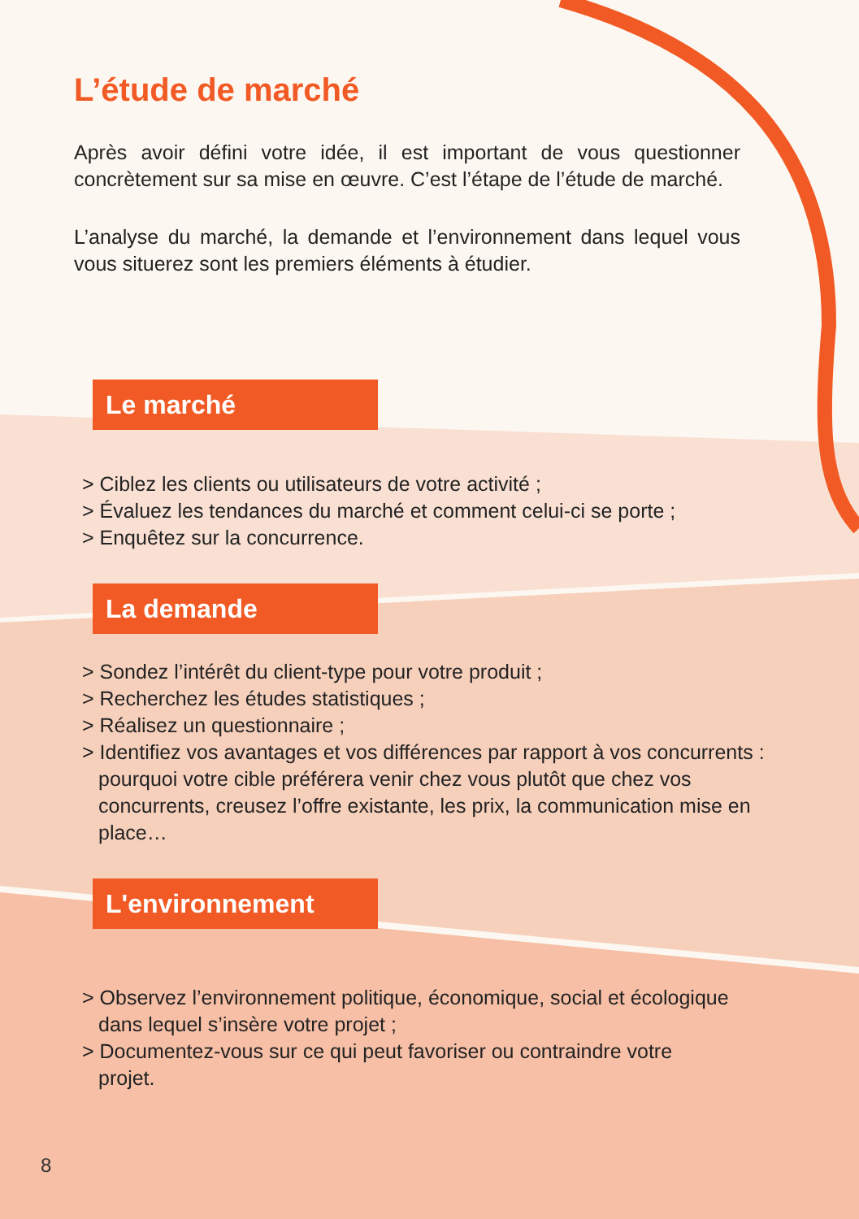L’étude de marché
Après avoir défini votre idée, il est important de vous questionner concrètement sur sa mise en œuvre. C’est l’étape de l’étude de marché.
L’analyse du marché, la demande et l’environnement dans lequel vous vous situerez sont les premiers éléments à étudier.
Le marché
> Ciblez les clients ou utilisateurs de votre activité ;
> Évaluez les tendances du marché et comment celui-ci se porte ;
> Enquêtez sur la concurrence.
La demande
> Sondez l’intérêt du client-type pour votre produit ;
> Recherchez les études statistiques ;
> Réalisez un questionnaire ;
> Identifiez vos avantages et vos différences par rapport à vos concurrents : pourquoi votre cible préférera venir chez vous plutôt que chez vos concurrents, creusez l’offre existante, les prix, la communication mise en place…
L'environnement
> Observez l’environnement politique, économique, social et écologique dans lequel s’insère votre projet ;
> Documentez-vous sur ce qui peut favoriser ou contraindre votre projet.
8